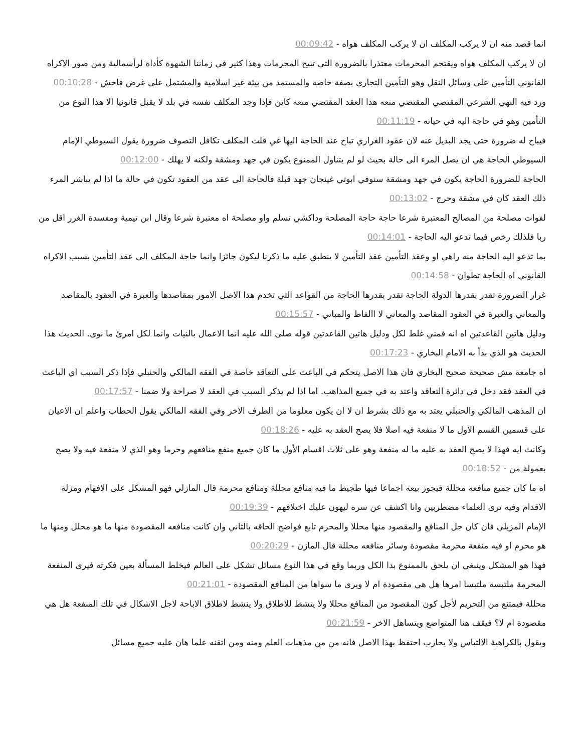انما قصد منه ان لا يركب المكلف ان لا يركب المكلف هواه - 00:09:42
ان لا يركب المكلف هواه ويقتحم المحرمات معتذرا بالضرورة التي تبيح المحرمات وهذا كثير في زماننا الشهوة كأداة لرأسمالية ومن صور الاكراه القانوني التأمين على وسائل النقل وهو التأمين التجاري بصفة خاصة والمستمد من بيئة غير اسلامية والمشتمل على غرض فاحش - 00:10:28
ورد فيه النهي الشرعي المقتضي المقتضي منعه هذا العقد المقتضي منعه كاين فإذا وجد المكلف نفسه في بلد لا يقبل قانونيا الا هذا النوع من التأمين وهو في حاجة اليه في حياته - 00:11:19
فيباح له ضرورة حتى يجد البديل عنه لان عقود الغراري تباح عند الحاجة اليها غي قلت المكلف تكافل التصوف ضرورة يقول السيوطي الإمام السيوطي الحاجة هي ان يصل المرء الى حالة بحيث لو لم يتناول الممنوع يكون في جهد ومشقة ولكنه لا يهلك - 00:12:00
الحاجة للضرورة الحاجة يكون في جهد ومشقة سنوفي ابوتي غينجان جهد قبلة فالحاجة الى عقد من العقود تكون في حالة ما اذا لم يباشر المرء ذلك العقد كان في مشقة وحرج - 00:13:02
لفوات مصلحة من المصالح المعتبرة شرعا حاجة حاجة المصلحة وداكشي تسلم واو مصلحة اه معتبرة شرعا وقال ابن تيمية ومفسدة الغرر اقل من ربا فلذلك رخص فيما تدعو اليه الحاجة - 00:14:01
بما تدعو اليه الحاجة منه راهي او وعقد التأمين عقد التأمين لا ينطبق عليه ما ذكرنا ليكون جائزا وانما حاجة المكلف الى عقد التأمين بسبب الاكراه القانوني اه الحاجة تطوان - 00:14:58
غرار الضرورة تقدر بقدرها الدولة الحاجة تقدر بقدرها الحاجة من القواعد التي تخدم هذا الاصل الامور بمقاصدها والعبرة في العقود بالمقاصد والمعاني والعبرة في العقود المقاصد والمعاني لا االفاظ والمباني - 00:15:57
ودليل هاتين القاعدتين اه انه فمني غلط لكل ودليل هاتين القاعدتين قوله صلى الله عليه انما الاعمال بالنيات وانما لكل امرئ ما نوى. الحديث هذا الحديث هو الذي بدأ به الامام البخاري - 00:17:23
اه جامعة مش صحيحة صحيح البخاري فان هذا الاصل يتحكم في الباعث على التعاقد خاصة في الفقه المالكي والحنبلي فإذا ذكر السبب اي الباعث في العقد فقد دخل في دائرة التعاقد واعتد به في جميع المذاهب. اما اذا لم يذكر السبب في العقد لا صراحة ولا ضمنا - 00:17:57
ان المذهب المالكي والحنبلي يعتد به مع ذلك بشرط ان لا ان يكون معلوما من الطرف الاخر وفي الفقه المالكي يقول الحطاب واعلم ان الاعيان على قسمين القسم الاول ما لا منفعة فيه اصلا فلا يصح العقد به عليه - 00:18:26
وكانت ايه فهذا لا يصح العقد به عليه ما له منفعة وهو على ثلاث اقسام الأول ما كان جميع منفع منافعهم وحرما وهو الذي لا منفعة فيه ولا يصح بعمولة من - 00:18:52
اه ما كان جميع منافعه محللة فيجوز بيعه اجماعا فيها طجيط ما فيه منافع محللة ومنافع محرمة قال المازلي فهو المشكل على الافهام ومزلة الاقدام وفيه ترى العلماء مضطربين وانا اكشف عن سره ليهون عليك اختلافهم - 00:19:39
الإمام المزيلي فان كان جل المنافع والمقصود منها محللا والمحرم تابع فواضح الحاقه بالثاني وان كانت منافعه المقصودة منها ما هو محلل ومنها ما هو محرم او فيه منفعة محرمة مقصودة وسائر منافعه محللة قال المازن - 00:20:29
فهذا هو المشكل وينبغي ان يلحق بالممنوع بدا الكل وربما وقع في هذا النوع مسائل تشكل على العالم فيخلط المسألة بعين فكرته فيرى المنفعة المحرمة ملتبسة ملتبسا امرها هل هي مقصودة ام لا ويرى ما سواها من المنافع المقصودة - 00:21:01
محللة فيمتنع من التحريم لأجل كون المقصود من المنافع محللا ولا ينشط للاطلاق ولا ينشط لاطلاق الاباحة لاجل الاشكال في تلك المنفعة هل هي مقصودة ام لا؟ فيقف هنا المتواضع ويتساهل الاخر - 00:21:59
ويقول بالكراهية الالتباس ولا يحارب احتفظ بهذا الاصل فانه من من مذهبات العلم ومنه ومن اتقنه علما هان عليه جميع مسائل